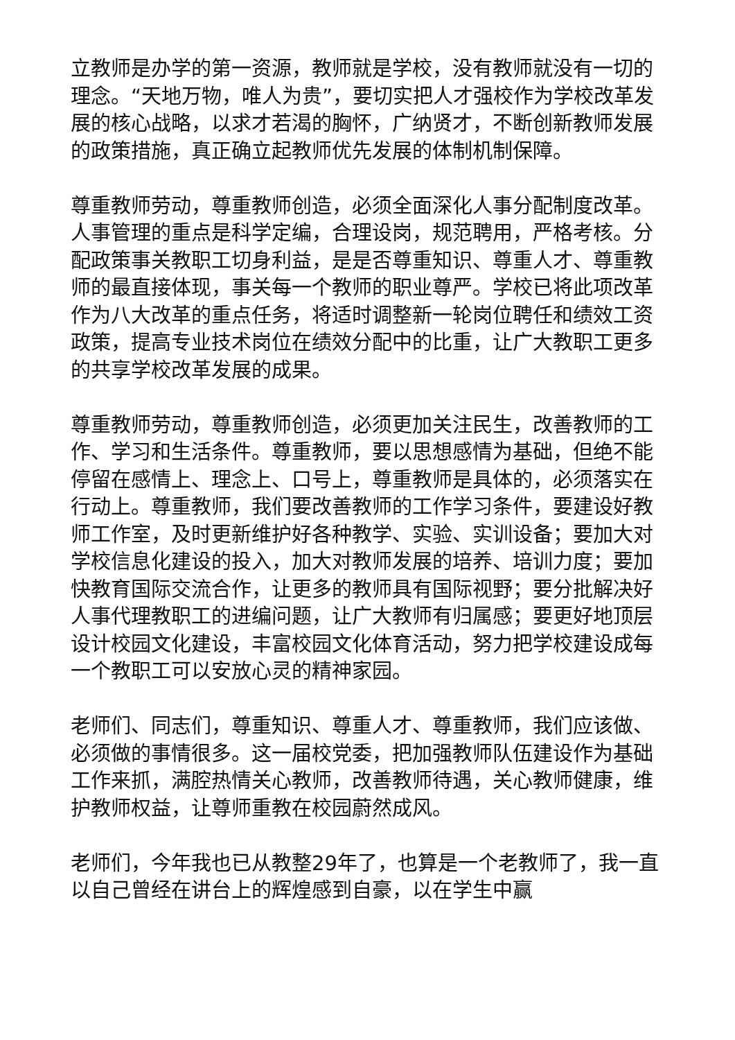立教师是办学的第一资源，教师就是学校，没有教师就没有一切的理念。“天地万物，唯人为贵”，要切实把人才强校作为学校改革发展的核心战略，以求才若渴的胸怀，广纳贤才，不断创新教师发展的政策措施，真正确立起教师优先发展的体制机制保障。
尊重教师劳动，尊重教师创造，必须全面深化人事分配制度改革。人事管理的重点是科学定编，合理设岗，规范聘用，严格考核。分配政策事关教职工切身利益，是是否尊重知识、尊重人才、尊重教师的最直接体现，事关每一个教师的职业尊严。学校已将此项改革作为八大改革的重点任务，将适时调整新一轮岗位聘任和绩效工资政策，提高专业技术岗位在绩效分配中的比重，让广大教职工更多的共享学校改革发展的成果。
尊重教师劳动，尊重教师创造，必须更加关注民生，改善教师的工作、学习和生活条件。尊重教师，要以思想感情为基础，但绝不能停留在感情上、理念上、口号上，尊重教师是具体的，必须落实在行动上。尊重教师，我们要改善教师的工作学习条件，要建设好教师工作室，及时更新维护好各种教学、实验、实训设备；要加大对学校信息化建设的投入，加大对教师发展的培养、培训力度；要加快教育国际交流合作，让更多的教师具有国际视野；要分批解决好人事代理教职工的进编问题，让广大教师有归属感；要更好地顶层设计校园文化建设，丰富校园文化体育活动，努力把学校建设成每一个教职工可以安放心灵的精神家园。
老师们、同志们，尊重知识、尊重人才、尊重教师，我们应该做、必须做的事情很多。这一届校党委，把加强教师队伍建设作为基础工作来抓，满腔热情关心教师，改善教师待遇，关心教师健康，维护教师权益，让尊师重教在校园蔚然成风。
老师们，今年我也已从教整29年了，也算是一个老教师了，我一直以自己曾经在讲台上的辉煌感到自豪，以在学生中赢